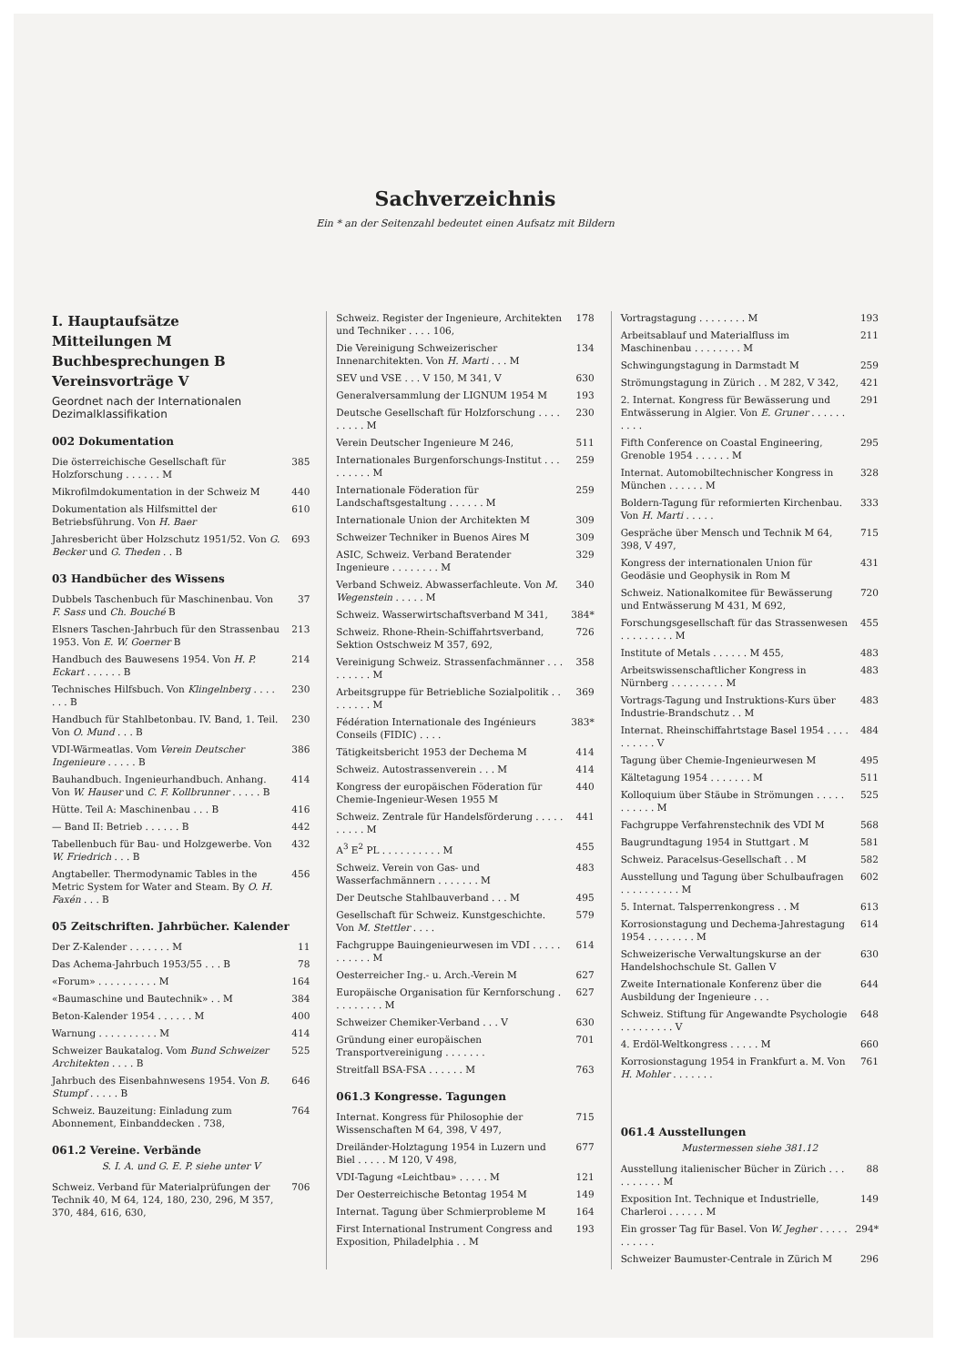Sachverzeichnis
Ein * an der Seitenzahl bedeutet einen Aufsatz mit Bildern
I. Hauptaufsätze
Mitteilungen M
Buchbesprechungen B
Vereinsvorträge V
Geordnet nach der Internationalen Dezimalklassifikation
002 Dokumentation
Die österreichische Gesellschaft für Holzforschung . . . . . . M 385
Mikrofilmdokumentation in der Schweiz M 440
Dokumentation als Hilfsmittel der Betriebsführung. Von H. Baer 610
Jahresbericht über Holzschutz 1951/52. Von G. Becker und G. Theden . . B 693
03 Handbücher des Wissens
Dubbels Taschenbuch für Maschinenbau. Von F. Sass und Ch. Bouché B 37
Elsners Taschen-Jahrbuch für den Strassenbau 1953. Von E. W. Goerner B 213
Handbuch des Bauwesens 1954. Von H. P. Eckart . . . . . . B 214
Technisches Hilfsbuch. Von Klingelnberg . . . . . . . B 230
Handbuch für Stahlbetonbau. IV. Band, 1. Teil. Von O. Mund . . . B 230
VDI-Wärmeatlas. Vom Verein Deutscher Ingenieure . . . . . B 386
Bauhandbuch. Ingenieurhandbuch. Anhang. Von W. Hauser und C. F. Kollbrunner . . . . . B 414
Hütte. Teil A: Maschinenbau . . . B 416
— Band II: Betrieb . . . . . . B 442
Tabellenbuch für Bau- und Holzgewerbe. Von W. Friedrich . . . B 432
Angtabeller. Thermodynamic Tables in the Metric System for Water and Steam. By O. H. Faxén . . . B 456
05 Zeitschriften. Jahrbücher. Kalender
Der Z-Kalender . . . . . . . M 11
Das Achema-Jahrbuch 1953/55 . . . B 78
«Forum» . . . . . . . . . . M 164
«Baumaschine und Bautechnik» . . M 384
Beton-Kalender 1954 . . . . . . M 400
Warnung . . . . . . . . . . M 414
Schweizer Baukatalog. Vom Bund Schweizer Architekten . . . . B 525
Jahrbuch des Eisenbahnwesens 1954. Von B. Stumpf . . . . . B 646
Schweiz. Bauzeitung: Einladung zum Abonnement, Einbanddecken . 738, 764
061.2 Vereine. Verbände
S. I. A. und G. E. P. siehe unter V
Schweiz. Verband für Materialprüfungen der Technik 40, M 64, 124, 180, 230, 296, M 357, 370, 484, 616, 630, 706
Schweiz. Register der Ingenieure, Architekten und Techniker . . . . 106, 178
Die Vereinigung Schweizerischer Innenarchitekten. Von H. Marti . . . M 134
SEV und VSE . . . V 150, M 341, V 630
Generalversammlung der LIGNUM 1954 M 193
Deutsche Gesellschaft für Holzforschung . . . . . . . . . M 230
Verein Deutscher Ingenieure M 246, 511
Internationales Burgenforschungs-Institut . . . . . . . . . M 259
Internationale Föderation für Landschaftsgestaltung . . . . . . M 259
Internationale Union der Architekten M 309
Schweizer Techniker in Buenos Aires M 309
ASIC, Schweiz. Verband Beratender Ingenieure . . . . . . . . M 329
Verband Schweiz. Abwasserfachleute. Von M. Wegenstein . . . . . M 340
Schweiz. Wasserwirtschaftsverband M 341, 384*
Schweiz. Rhone-Rhein-Schiffahrtsverband, Sektion Ostschweiz M 357, 692, 726
Vereinigung Schweiz. Strassenfachmänner . . . . . . . . . M 358
Arbeitsgruppe für Betriebliche Sozialpolitik . . . . . . . . M 369
Fédération Internationale des Ingénieurs Conseils (FIDIC) . . . . 383*
Tätigkeitsbericht 1953 der Dechema M 414
Schweiz. Autostrassenverein . . . M 414
Kongress der europäischen Föderation für Chemie-Ingenieur-Wesen 1955 M 440
Schweiz. Zentrale für Handelsförderung . . . . . . . . . . M 441
A<sup>3</sup> E<sup>2</sup> PL . . . . . . . . . . M 455
Schweiz. Verein von Gas- und Wasserfachmännern . . . . . . . M 483
Der Deutsche Stahlbauverband . . . M 495
Gesellschaft für Schweiz. Kunstgeschichte. Von M. Stettler . . . . 579
Fachgruppe Bauingenieurwesen im VDI . . . . . . . . . . . M 614
Oesterreicher Ing.- u. Arch.-Verein M 627
Europäische Organisation für Kernforschung . . . . . . . . . M 627
Schweizer Chemiker-Verband . . . V 630
Gründung einer europäischen Transportvereinigung . . . . . . . 701
Streitfall BSA-FSA . . . . . . M 763
061.3 Kongresse. Tagungen
Internat. Kongress für Philosophie der Wissenschaften M 64, 398, V 497, 715
Dreiländer-Holztagung 1954 in Luzern und Biel . . . . . M 120, V 498, 677
VDI-Tagung «Leichtbau» . . . . . M 121
Der Oesterreichische Betontag 1954 M 149
Internat. Tagung über Schmierprobleme M 164
First International Instrument Congress and Exposition, Philadelphia . . M 193
Vortragstagung . . . . . . . . M 193
Arbeitsablauf und Materialfluss im Maschinenbau . . . . . . . . M 211
Schwingungstagung in Darmstadt M 259
Strömungstagung in Zürich . . M 282, V 342, 421
2. Internat. Kongress für Bewässerung und Entwässerung in Algier. Von E. Gruner . . . . . . . . . . 291
Fifth Conference on Coastal Engineering, Grenoble 1954 . . . . . . M 295
Internat. Automobiltechnischer Kongress in München . . . . . . M 328
Boldern-Tagung für reformierten Kirchenbau. Von H. Marti . . . . . 333
Gespräche über Mensch und Technik M 64, 398, V 497, 715
Kongress der internationalen Union für Geodäsie und Geophysik in Rom M 431
Schweiz. Nationalkomitee für Bewässerung und Entwässerung M 431, M 692, 720
Forschungsgesellschaft für das Strassenwesen . . . . . . . . . M 455
Institute of Metals . . . . . . M 455, 483
Arbeitswissenschaftlicher Kongress in Nürnberg . . . . . . . . . M 483
Vortrags-Tagung und Instruktions-Kurs über Industrie-Brandschutz . . M 483
Internat. Rheinschiffahrtstage Basel 1954 . . . . . . . . . . V 484
Tagung über Chemie-Ingenieurwesen M 495
Kältetagung 1954 . . . . . . . M 511
Kolloquium über Stäube in Strömungen . . . . . . . . . . . M 525
Fachgruppe Verfahrenstechnik des VDI M 568
Baugrundtagung 1954 in Stuttgart . M 581
Schweiz. Paracelsus-Gesellschaft . . M 582
Ausstellung und Tagung über Schulbaufragen . . . . . . . . . . M 602
5. Internat. Talsperrenkongress . . M 613
Korrosionstagung und Dechema-Jahrestagung 1954 . . . . . . . . M 614
Schweizerische Verwaltungskurse an der Handelshochschule St. Gallen V 630
Zweite Internationale Konferenz über die Ausbildung der Ingenieure . . . 644
Schweiz. Stiftung für Angewandte Psychologie . . . . . . . . . V 648
4. Erdöl-Weltkongress . . . . . M 660
Korrosionstagung 1954 in Frankfurt a. M. Von H. Mohler . . . . . . . 761
061.4 Ausstellungen
Mustermessen siehe 381.12
Ausstellung italienischer Bücher in Zürich . . . . . . . . . . M 88
Exposition Int. Technique et Industrielle, Charleroi . . . . . . M 149
Ein grosser Tag für Basel. Von W. Jegher . . . . . . . . . . . 294*
Schweizer Baumuster-Centrale in Zürich M 296